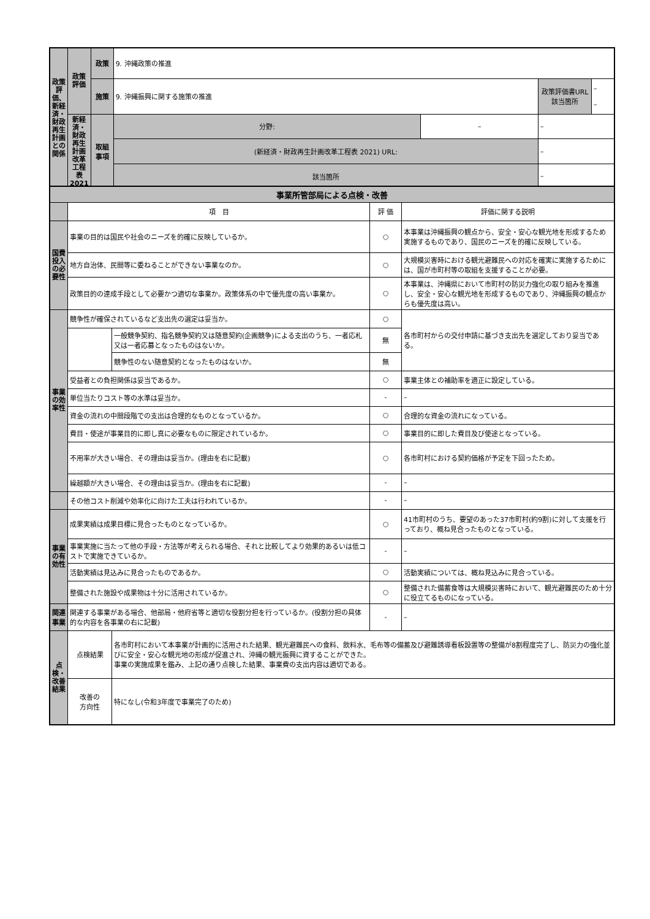| 政策評価、新経済・財政再生計画との関係 | 政策評価 | 政策 | 9. 沖縄政策の推進 | | | |
| | | 施策 | 9. 沖縄振興に関する施策の推進 | | 政策評価書URL 該当箇所 | – – |
| | 新経済・財政再生計画改革工程表2021 | 取組事項 | 分野: | – | – | |
| | | | (新経済・財政再生計画改革工程表 2021) URL: | | – | |
| | | | 該当箇所 | | – | |
| 事業所管部局による点検・改善 | | | | |
| | 項 目 | | 評 価 | 評価に関する説明 |
| 国費投入の必要性 | 事業の目的は国民や社会のニーズを的確に反映しているか。 | | ○ | 本事業は沖縄振興の観点から、安全・安心な観光地を形成するため実施するものであり、国民のニーズを的確に反映している。 |
| | 地方自治体、民間等に委ねることができない事業なのか。 | | ○ | 大規模災害時における観光避難民への対応を確実に実施するためには、国が市町村等の取組を支援することが必要。 |
| | 政策目的の達成手段として必要かつ適切な事業か。政策体系の中で優先度の高い事業か。 | | ○ | 本事業は、沖縄県において市町村の防災力強化の取り組みを推進し、安全・安心な観光地を形成するものであり、沖縄振興の観点からも優先度は高い。 |
| 事業の効率性 | 競争性が確保されているなど支出先の選定は妥当か。 | | ○ | 各市町村からの交付申請に基づき支出先を選定しており妥当である。 |
| | | 一般競争契約、指名競争契約又は随意契約(企画競争)による支出のうち、一者応札又は一者応募となったものはないか。 | 無 | |
| | | 競争性のない随意契約となったものはないか。 | 無 | |
| | 受益者との負担関係は妥当であるか。 | | ○ | 事業主体との補助率を適正に設定している。 |
| | 単位当たりコスト等の水準は妥当か。 | | - | – |
| | 資金の流れの中間段階での支出は合理的なものとなっているか。 | | ○ | 合理的な資金の流れになっている。 |
| | 費目・使途が事業目的に即し真に必要なものに限定されているか。 | | ○ | 事業目的に即した費目及び使途となっている。 |
| | 不用率が大きい場合、その理由は妥当か。(理由を右に記載) | | ○ | 各市町村における契約価格が予定を下回ったため。 |
| | 繰越額が大きい場合、その理由は妥当か。(理由を右に記載) | | - | – |
| | その他コスト削減や効率化に向けた工夫は行われているか。 | | - | – |
| 事業の有効性 | 成果実績は成果目標に見合ったものとなっているか。 | | ○ | 41市町村のうち、要望のあった37市町村(約9割)に対して支援を行っており、概ね見合ったものとなっている。 |
| | 事業実施に当たって他の手段・方法等が考えられる場合、それと比較してより効果的あるいは低コストで実施できているか。 | | - | – |
| | 活動実績は見込みに見合ったものであるか。 | | ○ | 活動実績については、概ね見込みに見合っている。 |
| | 整備された施設や成果物は十分に活用されているか。 | | ○ | 整備された備蓄食等は大規模災害時において、観光避難民のため十分に役立てるものになっている。 |
| 関連事業 | 関連する事業がある場合、他部局・他府省等と適切な役割分担を行っているか。(役割分担の具体的な内容を各事業の右に記載) | | - | – |
| 点検・改善結果 | 点検結果 | 各市町村において本事業が計画的に活用された結果、観光避難民への食料、飲料水、毛布等の備蓄及び避難誘導看板設置等の整備が8割程度完了し、防災力の強化並びに安全・安心な観光地の形成が促進され、沖縄の観光振興に資することができた。 事業の実施成果を鑑み、上記の通り点検した結果、事業費の支出内容は適切である。 | | |
| | 改善の 方向性 | 特になし(令和3年度で事業完了のため) | | |